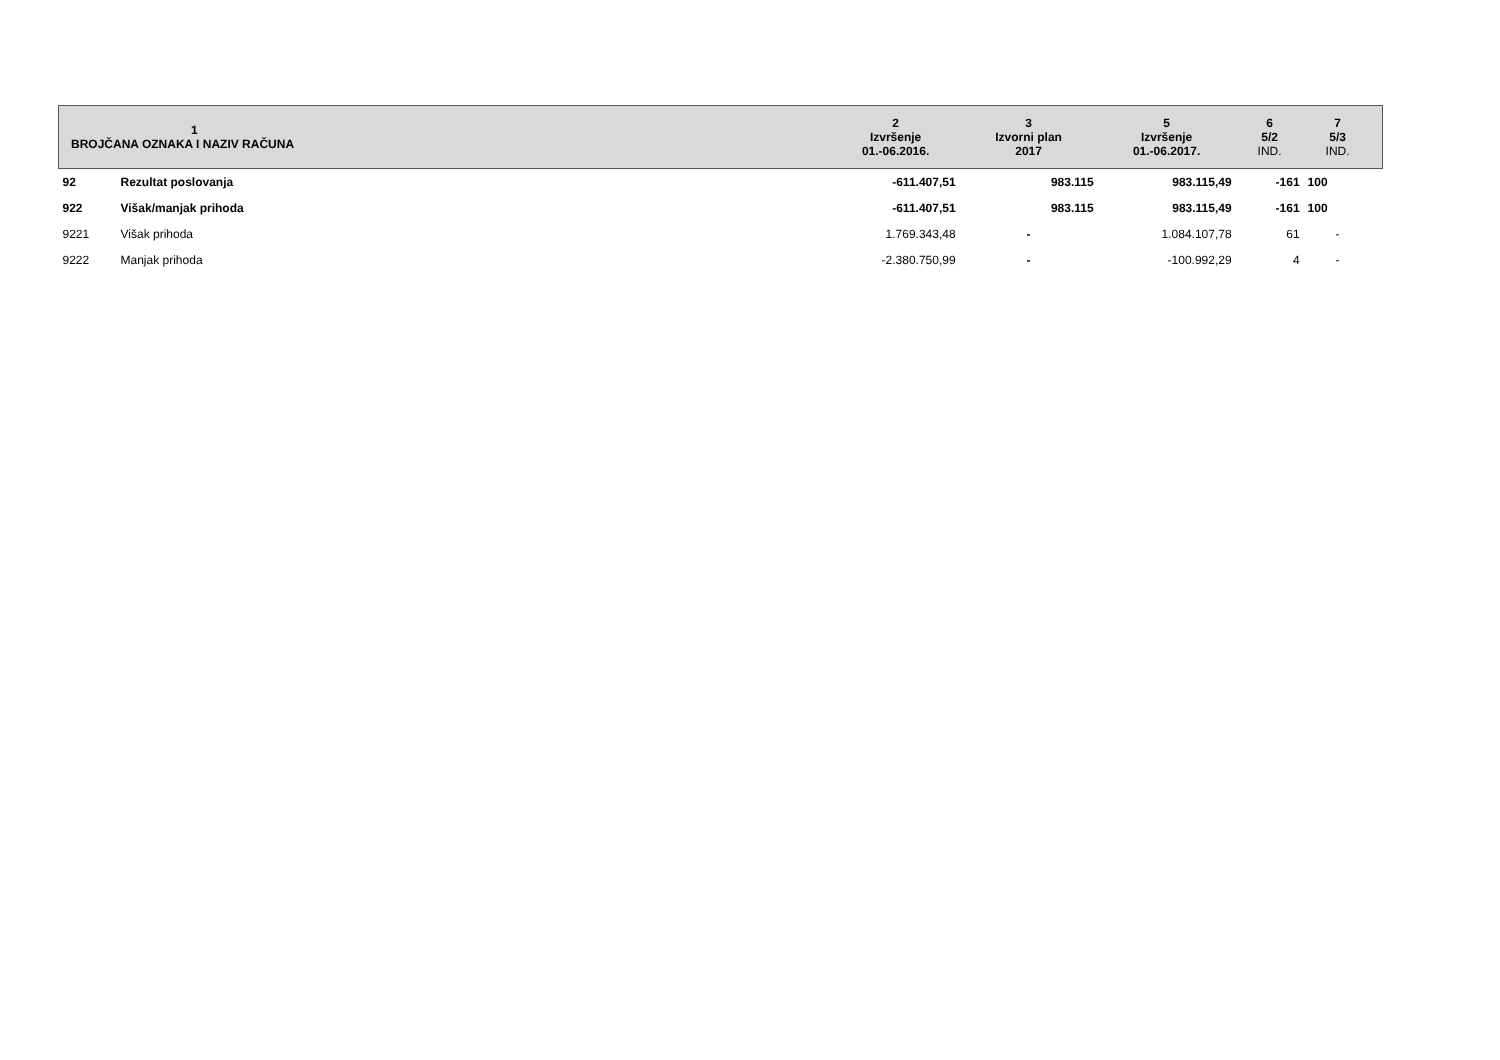| 1 BROJČANA OZNAKA I NAZIV RAČUNA | | 2 Izvršenje 01.-06.2016. | 3 Izvorni plan 2017 | 5 Izvršenje 01.-06.2017. | 6 5/2 IND. | 7 5/3 IND. | |
| --- | --- | --- | --- | --- | --- | --- | --- |
| 92 | Rezultat poslovanja | -611.407,51 | 983.115 | 983.115,49 | -161 | 100 | |
| 922 | Višak/manjak prihoda | -611.407,51 | 983.115 | 983.115,49 | -161 | 100 | |
| 9221 | Višak prihoda | 1.769.343,48 | - | 1.084.107,78 | 61 | - | |
| 9222 | Manjak prihoda | -2.380.750,99 | - | -100.992,29 | 4 | - | |